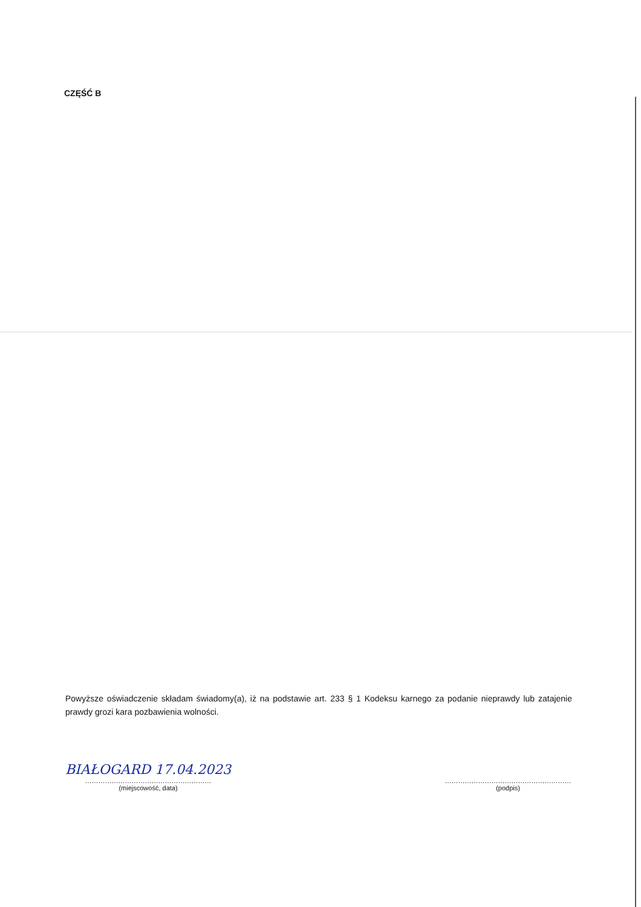CZĘŚĆ B
Powyższe oświadczenie składam świadomy(a), iż na podstawie art. 233 § 1 Kodeksu karnego za podanie nieprawdy lub zatajenie prawdy grozi kara pozbawienia wolności.
BIAŁOGARD 17.04.2023
…………………………………………………
(miejscowość, data)
…………………………………………………
(podpis)